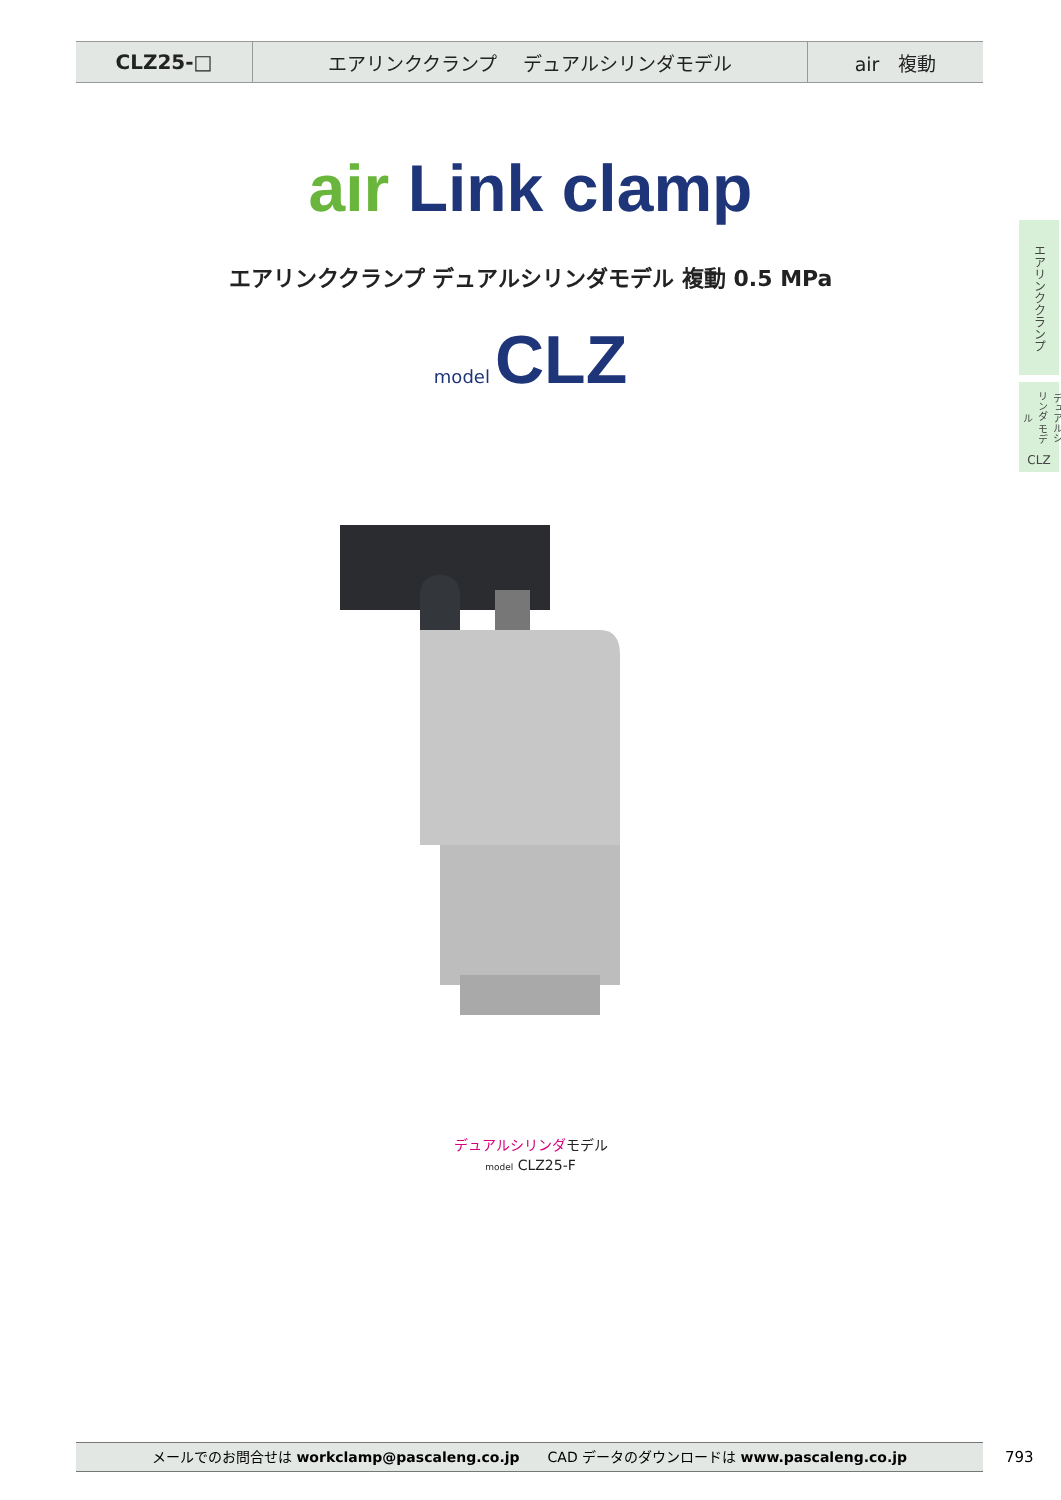CLZ25-□ エアリンククランプ　 デュアルシリンダモデル air　複動
air Link clamp
エアリンククランプ デュアルシリンダモデル 複動 0.5 MPa
model CLZ
デュアルシリンダモデル
model CLZ25-F
エアリンククランプ
デュアルシリンダ モデル
CLZ
メールでのお問合せは workclamp@pascaleng.co.jp　　CAD データのダウンロードは www.pascaleng.co.jp 793